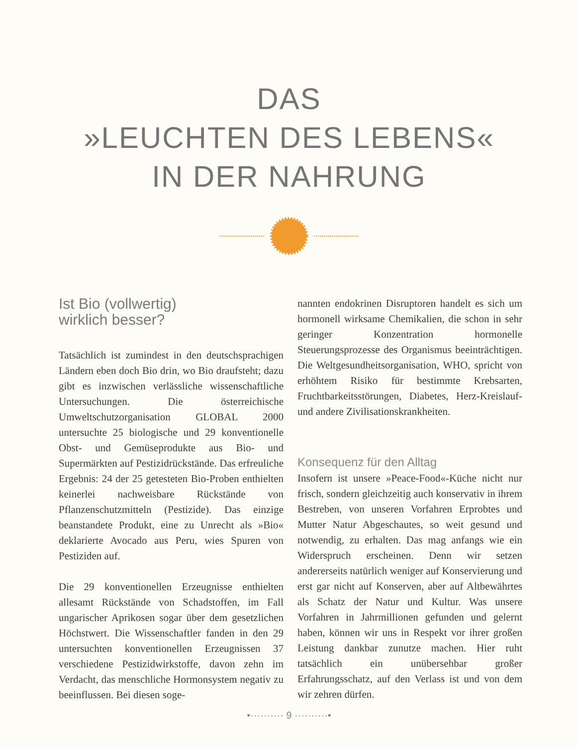DAS
»LEUCHTEN DES LEBENS«
IN DER NAHRUNG
Ist Bio (vollwertig)
wirklich besser?
Tatsächlich ist zumindest in den deutschsprachigen Ländern eben doch Bio drin, wo Bio draufsteht; dazu gibt es inzwischen verlässliche wissenschaftliche Untersuchungen. Die österreichische Umweltschutzorganisation GLOBAL 2000 untersuchte 25 biologische und 29 konventionelle Obst- und Gemüseprodukte aus Bio- und Supermärkten auf Pestizidrückstände. Das erfreuliche Ergebnis: 24 der 25 getesteten Bio-Proben enthielten keinerlei nachweisbare Rückstände von Pflanzenschutzmitteln (Pestizide). Das einzige beanstandete Produkt, eine zu Unrecht als »Bio« deklarierte Avocado aus Peru, wies Spuren von Pestiziden auf.
Die 29 konventionellen Erzeugnisse enthielten allesamt Rückstände von Schadstoffen, im Fall ungarischer Aprikosen sogar über dem gesetzlichen Höchstwert. Die Wissenschaftler fanden in den 29 untersuchten konventionellen Erzeugnissen 37 verschiedene Pestizidwirkstoffe, davon zehn im Verdacht, das menschliche Hormonsystem negativ zu beeinflussen. Bei diesen soge-
nannten endokrinen Disruptoren handelt es sich um hormonell wirksame Chemikalien, die schon in sehr geringer Konzentration hormonelle Steuerungsprozesse des Organismus beeinträchtigen. Die Weltgesundheitsorganisation, WHO, spricht von erhöhtem Risiko für bestimmte Krebsarten, Fruchtbarkeitsstörungen, Diabetes, Herz-Kreislauf- und andere Zivilisationskrankheiten.
Konsequenz für den Alltag
Insofern ist unsere »Peace-Food«-Küche nicht nur frisch, sondern gleichzeitig auch konservativ in ihrem Bestreben, von unseren Vorfahren Erprobtes und Mutter Natur Abgeschautes, so weit gesund und notwendig, zu erhalten. Das mag anfangs wie ein Widerspruch erscheinen. Denn wir setzen andererseits natürlich weniger auf Konservierung und erst gar nicht auf Konserven, aber auf Altbewährtes als Schatz der Natur und Kultur. Was unsere Vorfahren in Jahrmillionen gefunden und gelernt haben, können wir uns in Respekt vor ihrer großen Leistung dankbar zunutze machen. Hier ruht tatsächlich ein unübersehbar großer Erfahrungsschatz, auf den Verlass ist und von dem wir zehren dürfen.
•·········· 9 ··········•